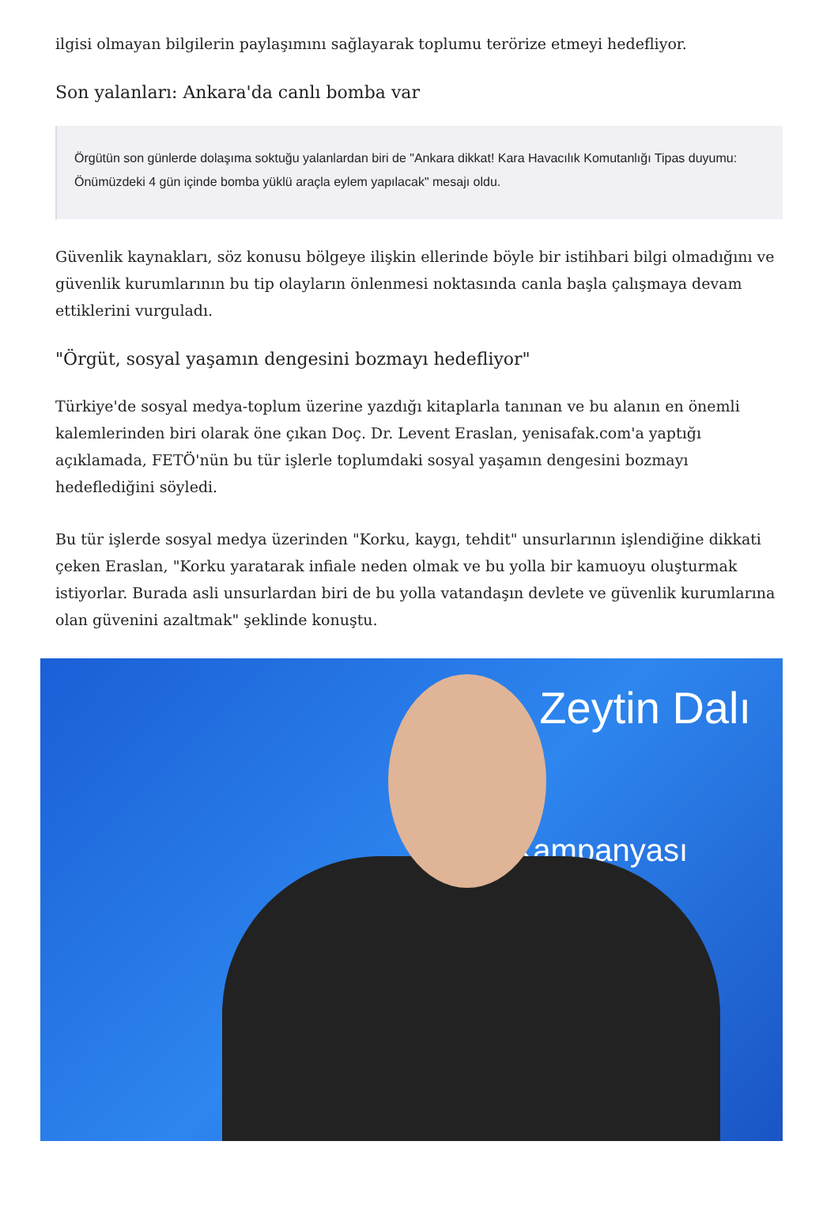ilgisi olmayan bilgilerin paylaşımını sağlayarak toplumu terörize etmeyi hedefliyor.
Son yalanları: Ankara'da canlı bomba var
Örgütün son günlerde dolaşıma soktuğu yalanlardan biri de "Ankara dikkat! Kara Havacılık Komutanlığı Tipas duyumu: Önümüzdeki 4 gün içinde bomba yüklü araçla eylem yapılacak" mesajı oldu.
Güvenlik kaynakları, söz konusu bölgeye ilişkin ellerinde böyle bir istihbari bilgi olmadığını ve güvenlik kurumlarının bu tip olayların önlenmesi noktasında canla başla çalışmaya devam ettiklerini vurguladı.
"Örgüt, sosyal yaşamın dengesini bozmayı hedefliyor"
Türkiye'de sosyal medya-toplum üzerine yazdığı kitaplarla tanınan ve bu alanın en önemli kalemlerinden biri olarak öne çıkan Doç. Dr. Levent Eraslan, yenisafak.com'a yaptığı açıklamada, FETÖ'nün bu tür işlerle toplumdaki sosyal yaşamın dengesini bozmayı hedeflediğini söyledi.
Bu tür işlerde sosyal medya üzerinden "Korku, kaygı, tehdit" unsurlarının işlendiğine dikkati çeken Eraslan, "Korku yaratarak infiale neden olmak ve bu yolla bir kamuoyu oluşturmak istiyorlar. Burada asli unsurlardan biri de bu yolla vatandaşın devlete ve güvenlik kurumlarına olan güvenini azaltmak" şeklinde konuştu.
Zeytin Dalı
Kampanyası